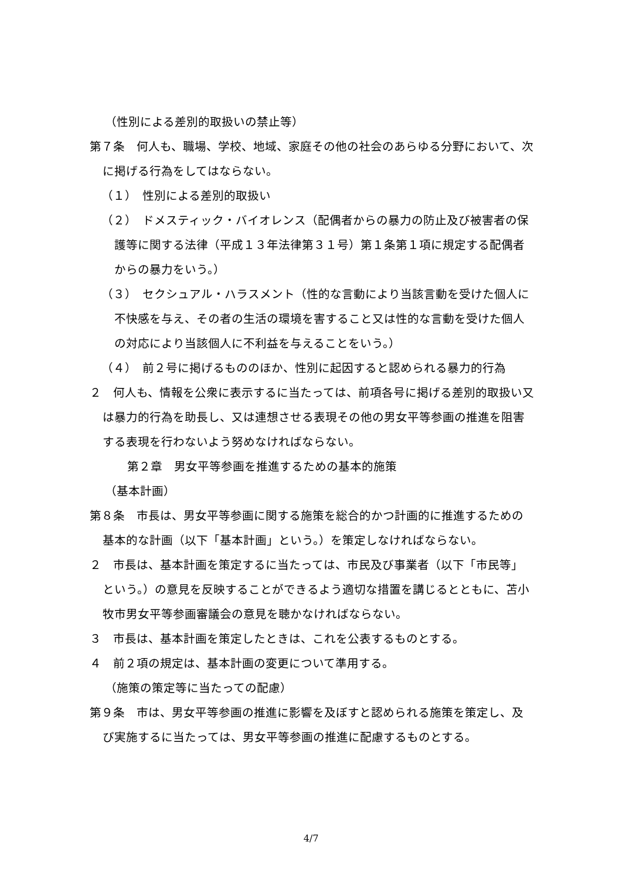（性別による差別的取扱いの禁止等）
第７条　何人も、職場、学校、地域、家庭その他の社会のあらゆる分野において、次に掲げる行為をしてはならない。
（１）　性別による差別的取扱い
（２）　ドメスティック・バイオレンス（配偶者からの暴力の防止及び被害者の保護等に関する法律（平成１３年法律第３１号）第１条第１項に規定する配偶者からの暴力をいう。）
（３）　セクシュアル・ハラスメント（性的な言動により当該言動を受けた個人に不快感を与え、その者の生活の環境を害すること又は性的な言動を受けた個人の対応により当該個人に不利益を与えることをいう。）
（４）　前２号に掲げるもののほか、性別に起因すると認められる暴力的行為
２　何人も、情報を公衆に表示するに当たっては、前項各号に掲げる差別的取扱い又は暴力的行為を助長し、又は連想させる表現その他の男女平等参画の推進を阻害する表現を行わないよう努めなければならない。
第２章　男女平等参画を推進するための基本的施策
（基本計画）
第８条　市長は、男女平等参画に関する施策を総合的かつ計画的に推進するための基本的な計画（以下「基本計画」という。）を策定しなければならない。
２　市長は、基本計画を策定するに当たっては、市民及び事業者（以下「市民等」という。）の意見を反映することができるよう適切な措置を講じるとともに、苫小牧市男女平等参画審議会の意見を聴かなければならない。
３　市長は、基本計画を策定したときは、これを公表するものとする。
４　前２項の規定は、基本計画の変更について準用する。
（施策の策定等に当たっての配慮）
第９条　市は、男女平等参画の推進に影響を及ぼすと認められる施策を策定し、及び実施するに当たっては、男女平等参画の推進に配慮するものとする。
4/7